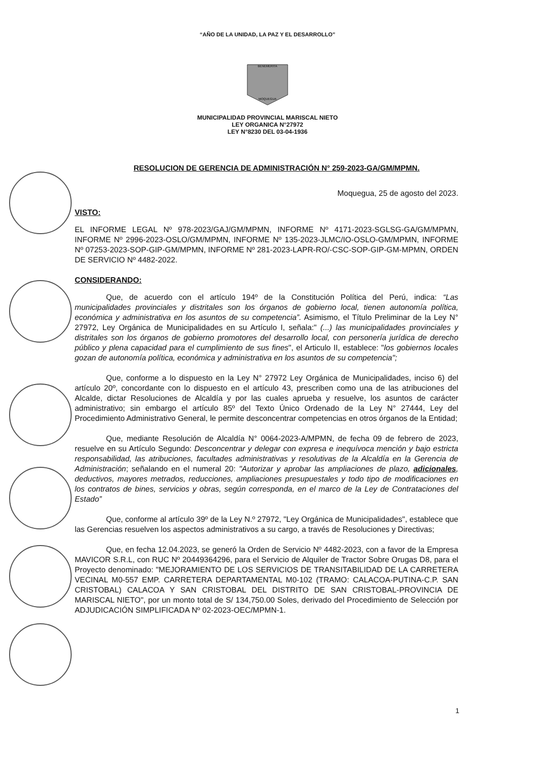“AÑO DE LA UNIDAD, LA PAZ Y EL DESARROLLO”
BENEMERITA
MOQUEGUA
MUNICIPALIDAD PROVINCIAL MARISCAL NIETO
LEY ORGANICA N°27972
LEY N°8230 DEL 03-04-1936
RESOLUCION DE GERENCIA DE ADMINISTRACIÓN N° 259-2023-GA/GM/MPMN.
Moquegua, 25 de agosto del 2023.
VISTO:
EL INFORME LEGAL Nº 978-2023/GAJ/GM/MPMN, INFORME Nº 4171-2023-SGLSG-GA/GM/MPMN, INFORME Nº 2996-2023-OSLO/GM/MPMN, INFORME Nº 135-2023-JLMC/IO-OSLO-GM/MPMN, INFORME Nº 07253-2023-SOP-GIP-GM/MPMN, INFORME Nº 281-2023-LAPR-RO/-CSC-SOP-GIP-GM-MPMN, ORDEN DE SERVICIO Nº 4482-2022.
CONSIDERANDO:
Que, de acuerdo con el artículo 194º de la Constitución Política del Perú, indica: “Las municipalidades provinciales y distritales son los órganos de gobierno local, tienen autonomía política, económica y administrativa en los asuntos de su competencia”. Asimismo, el Título Preliminar de la Ley N° 27972, Ley Orgánica de Municipalidades en su Artículo I, señala:" (...) las municipalidades provinciales y distritales son los órganos de gobierno promotores del desarrollo local, con personería jurídica de derecho público y plena capacidad para el cumplimiento de sus fines", el Articulo II, establece: "los gobiernos locales gozan de autonomía política, económica y administrativa en los asuntos de su competencia";
Que, conforme a lo dispuesto en la Ley N° 27972 Ley Orgánica de Municipalidades, inciso 6) del artículo 20º, concordante con lo dispuesto en el artículo 43, prescriben como una de las atribuciones del Alcalde, dictar Resoluciones de Alcaldía y por las cuales aprueba y resuelve, los asuntos de carácter administrativo; sin embargo el artículo 85º del Texto Único Ordenado de la Ley N° 27444, Ley del Procedimiento Administrativo General, le permite desconcentrar competencias en otros órganos de la Entidad;
Que, mediante Resolución de Alcaldía N° 0064-2023-A/MPMN, de fecha 09 de febrero de 2023, resuelve en su Artículo Segundo: Desconcentrar y delegar con expresa e inequívoca mención y bajo estricta responsabilidad, las atribuciones, facultades administrativas y resolutivas de la Alcaldía en la Gerencia de Administración; señalando en el numeral 20: "Autorizar y aprobar las ampliaciones de plazo, adicionales, deductivos, mayores metrados, reducciones, ampliaciones presupuestales y todo tipo de modificaciones en los contratos de bines, servicios y obras, según corresponda, en el marco de la Ley de Contrataciones del Estado”
Que, conforme al artículo 39º de la Ley N.º 27972, "Ley Orgánica de Municipalidades", establece que las Gerencias resuelven los aspectos administrativos a su cargo, a través de Resoluciones y Directivas;
Que, en fecha 12.04.2023, se generó la Orden de Servicio Nº 4482-2023, con a favor de la Empresa MAVICOR S.R.L, con RUC Nº 20449364296, para el Servicio de Alquiler de Tractor Sobre Orugas D8, para el Proyecto denominado: "MEJORAMIENTO DE LOS SERVICIOS DE TRANSITABILIDAD DE LA CARRETERA VECINAL M0-557 EMP. CARRETERA DEPARTAMENTAL M0-102 (TRAMO: CALACOA-PUTINA-C.P. SAN CRISTOBAL) CALACOA Y SAN CRISTOBAL DEL DISTRITO DE SAN CRISTOBAL-PROVINCIA DE MARISCAL NIETO", por un monto total de S/ 134,750.00 Soles, derivado del Procedimiento de Selección por ADJUDICACIÓN SIMPLIFICADA Nº 02-2023-OEC/MPMN-1.
1